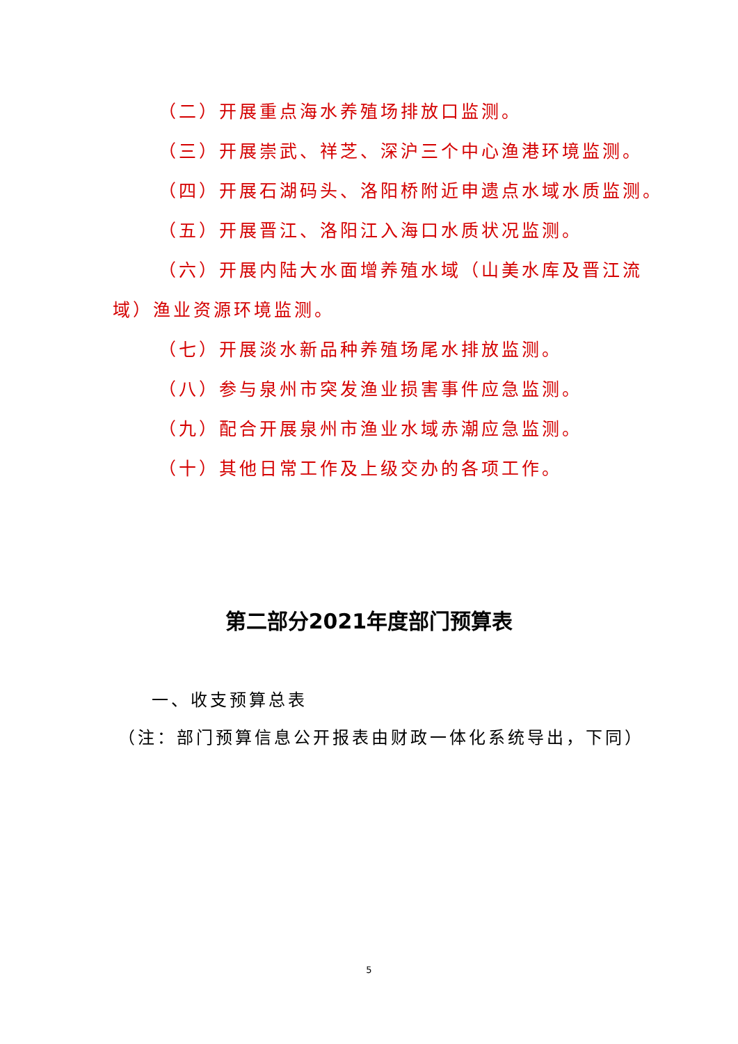（二）开展重点海水养殖场排放口监测。
（三）开展崇武、祥芝、深沪三个中心渔港环境监测。
（四）开展石湖码头、洛阳桥附近申遗点水域水质监测。
（五）开展晋江、洛阳江入海口水质状况监测。
（六）开展内陆大水面增养殖水域（山美水库及晋江流
域）渔业资源环境监测。
（七）开展淡水新品种养殖场尾水排放监测。
（八）参与泉州市突发渔业损害事件应急监测。
（九）配合开展泉州市渔业水域赤潮应急监测。
（十）其他日常工作及上级交办的各项工作。
第二部分2021年度部门预算表
一、收支预算总表
（注：部门预算信息公开报表由财政一体化系统导出，下同）
5